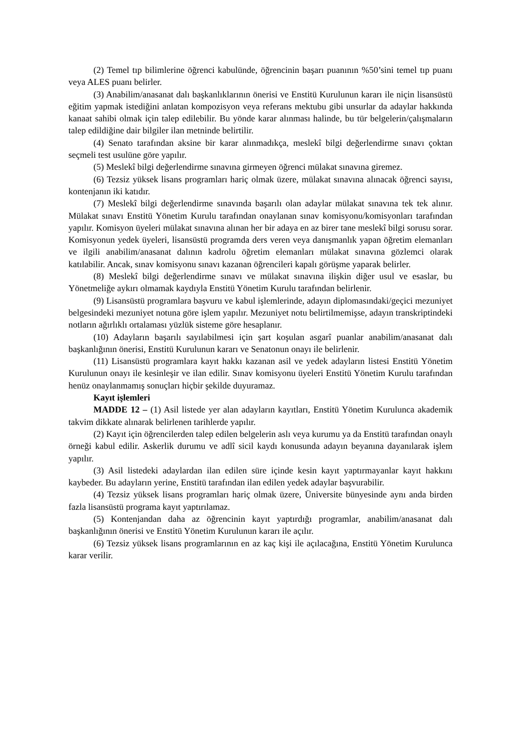(2) Temel tıp bilimlerine öğrenci kabulünde, öğrencinin başarı puanının %50’sini temel tıp puanı veya ALES puanı belirler.
(3) Anabilim/anasanat dalı başkanlıklarının önerisi ve Enstitü Kurulunun kararı ile niçin lisansüstü eğitim yapmak istediğini anlatan kompozisyon veya referans mektubu gibi unsurlar da adaylar hakkında kanaat sahibi olmak için talep edilebilir. Bu yönde karar alınması halinde, bu tür belgelerin/çalışmaların talep edildiğine dair bilgiler ilan metninde belirtilir.
(4) Senato tarafından aksine bir karar alınmadıkça, meslekî bilgi değerlendirme sınavı çoktan seçmeli test usulüne göre yapılır.
(5) Meslekî bilgi değerlendirme sınavına girmeyen öğrenci mülakat sınavına giremez.
(6) Tezsiz yüksek lisans programları hariç olmak üzere, mülakat sınavına alınacak öğrenci sayısı, kontenjanın iki katıdır.
(7) Meslekî bilgi değerlendirme sınavında başarılı olan adaylar mülakat sınavına tek tek alınır. Mülakat sınavı Enstitü Yönetim Kurulu tarafından onaylanan sınav komisyonu/komisyonları tarafından yapılır. Komisyon üyeleri mülakat sınavına alınan her bir adaya en az birer tane meslekî bilgi sorusu sorar. Komisyonun yedek üyeleri, lisansüstü programda ders veren veya danışmanlık yapan öğretim elemanları ve ilgili anabilim/anasanat dalının kadrolu öğretim elemanları mülakat sınavına gözlemci olarak katılabilir. Ancak, sınav komisyonu sınavı kazanan öğrencileri kapalı görüşme yaparak belirler.
(8) Meslekî bilgi değerlendirme sınavı ve mülakat sınavına ilişkin diğer usul ve esaslar, bu Yönetmeliğe aykırı olmamak kaydıyla Enstitü Yönetim Kurulu tarafından belirlenir.
(9) Lisansüstü programlara başvuru ve kabul işlemlerinde, adayın diplomasındaki/geçici mezuniyet belgesindeki mezuniyet notuna göre işlem yapılır. Mezuniyet notu belirtilmemişse, adayın transkriptindeki notların ağırlıklı ortalaması yüzlük sisteme göre hesaplanır.
(10) Adayların başarılı sayılabilmesi için şart koşulan asgarî puanlar anabilim/anasanat dalı başkanlığının önerisi, Enstitü Kurulunun kararı ve Senatonun onayı ile belirlenir.
(11) Lisansüstü programlara kayıt hakkı kazanan asil ve yedek adayların listesi Enstitü Yönetim Kurulunun onayı ile kesinleşir ve ilan edilir. Sınav komisyonu üyeleri Enstitü Yönetim Kurulu tarafından henüz onaylanmamış sonuçları hiçbir şekilde duyuramaz.
Kayıt işlemleri
MADDE 12 – (1) Asil listede yer alan adayların kayıtları, Enstitü Yönetim Kurulunca akademik takvim dikkate alınarak belirlenen tarihlerde yapılır.
(2) Kayıt için öğrencilerden talep edilen belgelerin aslı veya kurumu ya da Enstitü tarafından onaylı örneği kabul edilir. Askerlik durumu ve adlî sicil kaydı konusunda adayın beyanına dayanılarak işlem yapılır.
(3) Asil listedeki adaylardan ilan edilen süre içinde kesin kayıt yaptırmayanlar kayıt hakkını kaybeder. Bu adayların yerine, Enstitü tarafından ilan edilen yedek adaylar başvurabilir.
(4) Tezsiz yüksek lisans programları hariç olmak üzere, Üniversite bünyesinde aynı anda birden fazla lisansüstü programa kayıt yaptırılamaz.
(5) Kontenjandan daha az öğrencinin kayıt yaptırdığı programlar, anabilim/anasanat dalı başkanlığının önerisi ve Enstitü Yönetim Kurulunun kararı ile açılır.
(6) Tezsiz yüksek lisans programlarının en az kaç kişi ile açılacağına, Enstitü Yönetim Kurulunca karar verilir.